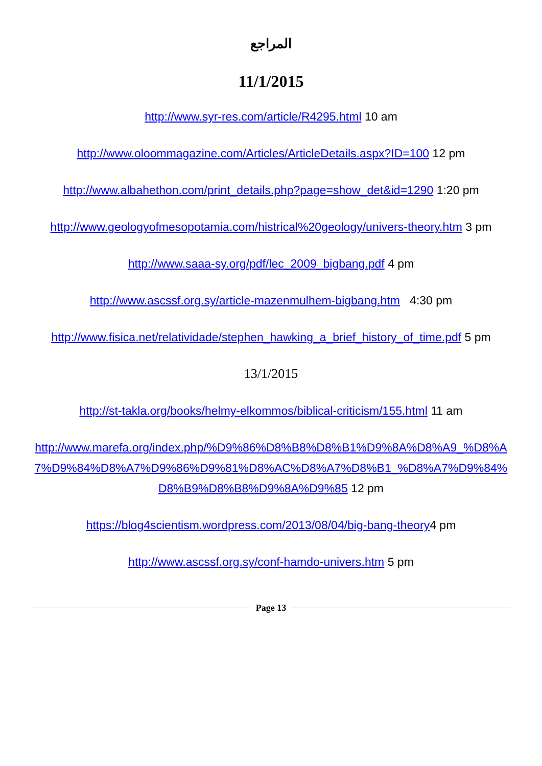المراجع
11/1/2015
http://www.syr-res.com/article/R4295.html 10 am
http://www.oloommagazine.com/Articles/ArticleDetails.aspx?ID=100 12 pm
http://www.albahethon.com/print_details.php?page=show_det&id=1290 1:20 pm
http://www.geologyofmesopotamia.com/histrical%20geology/univers-theory.htm 3 pm
http://www.saaa-sy.org/pdf/lec_2009_bigbang.pdf 4 pm
http://www.ascssf.org.sy/article-mazenmulhem-bigbang.htm 4:30 pm
http://www.fisica.net/relatividade/stephen_hawking_a_brief_history_of_time.pdf 5 pm
13/1/2015
http://st-takla.org/books/helmy-elkommos/biblical-criticism/155.html 11 am
http://www.marefa.org/index.php/%D9%86%D8%B8%D8%B1%D9%8A%D8%A9_%D8%A7%D9%84%D8%A7%D9%86%D9%81%D8%AC%D8%A7%D8%B1_%D8%A7%D9%84%D8%B9%D8%B8%D9%8A%D9%85 12 pm
https://blog4scientism.wordpress.com/2013/08/04/big-bang-theory4 pm
http://www.ascssf.org.sy/conf-hamdo-univers.htm 5 pm
Page 13